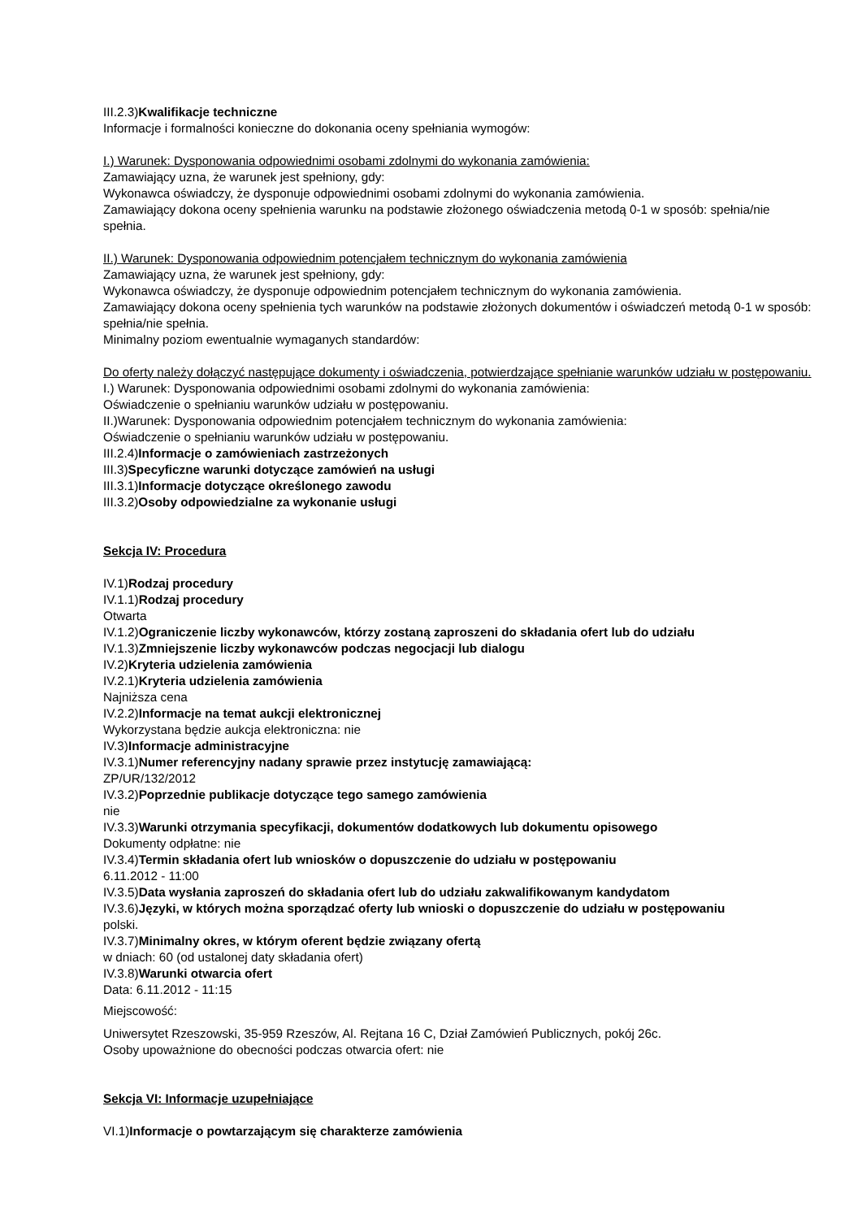III.2.3)Kwalifikacje techniczne
Informacje i formalności konieczne do dokonania oceny spełniania wymogów:
I.) Warunek: Dysponowania odpowiednimi osobami zdolnymi do wykonania zamówienia:
Zamawiający uzna, że warunek jest spełniony, gdy:
Wykonawca oświadczy, że dysponuje odpowiednimi osobami zdolnymi do wykonania zamówienia.
Zamawiający dokona oceny spełnienia warunku na podstawie złożonego oświadczenia metodą 0-1 w sposób: spełnia/nie spełnia.
II.) Warunek: Dysponowania odpowiednim potencjałem technicznym do wykonania zamówienia
Zamawiający uzna, że warunek jest spełniony, gdy:
Wykonawca oświadczy, że dysponuje odpowiednim potencjałem technicznym do wykonania zamówienia.
Zamawiający dokona oceny spełnienia tych warunków na podstawie złożonych dokumentów i oświadczeń metodą 0-1 w sposób: spełnia/nie spełnia.
Minimalny poziom ewentualnie wymaganych standardów:
Do oferty należy dołączyć następujące dokumenty i oświadczenia, potwierdzające spełnianie warunków udziału w postępowaniu.
I.) Warunek: Dysponowania odpowiednimi osobami zdolnymi do wykonania zamówienia:
Oświadczenie o spełnianiu warunków udziału w postępowaniu.
II.)Warunek: Dysponowania odpowiednim potencjałem technicznym do wykonania zamówienia:
Oświadczenie o spełnianiu warunków udziału w postępowaniu.
III.2.4)Informacje o zamówieniach zastrzeżonych
III.3)Specyficzne warunki dotyczące zamówień na usługi
III.3.1)Informacje dotyczące określonego zawodu
III.3.2)Osoby odpowiedzialne za wykonanie usługi
Sekcja IV: Procedura
IV.1)Rodzaj procedury
IV.1.1)Rodzaj procedury
Otwarta
IV.1.2)Ograniczenie liczby wykonawców, którzy zostaną zaproszeni do składania ofert lub do udziału
IV.1.3)Zmniejszenie liczby wykonawców podczas negocjacji lub dialogu
IV.2)Kryteria udzielenia zamówienia
IV.2.1)Kryteria udzielenia zamówienia
Najniższa cena
IV.2.2)Informacje na temat aukcji elektronicznej
Wykorzystana będzie aukcja elektroniczna: nie
IV.3)Informacje administracyjne
IV.3.1)Numer referencyjny nadany sprawie przez instytucję zamawiającą:
ZP/UR/132/2012
IV.3.2)Poprzednie publikacje dotyczące tego samego zamówienia
nie
IV.3.3)Warunki otrzymania specyfikacji, dokumentów dodatkowych lub dokumentu opisowego
Dokumenty odpłatne: nie
IV.3.4)Termin składania ofert lub wniosków o dopuszczenie do udziału w postępowaniu
6.11.2012 - 11:00
IV.3.5)Data wysłania zaproszeń do składania ofert lub do udziału zakwalifikowanym kandydatom
IV.3.6)Języki, w których można sporządzać oferty lub wnioski o dopuszczenie do udziału w postępowaniu
polski.
IV.3.7)Minimalny okres, w którym oferent będzie związany ofertą
w dniach: 60 (od ustalonej daty składania ofert)
IV.3.8)Warunki otwarcia ofert
Data: 6.11.2012 - 11:15
Miejscowość:
Uniwersytet Rzeszowski, 35-959 Rzeszów, Al. Rejtana 16 C, Dział Zamówień Publicznych, pokój 26c.
Osoby upoważnione do obecności podczas otwarcia ofert: nie
Sekcja VI: Informacje uzupełniające
VI.1)Informacje o powtarzającym się charakterze zamówienia